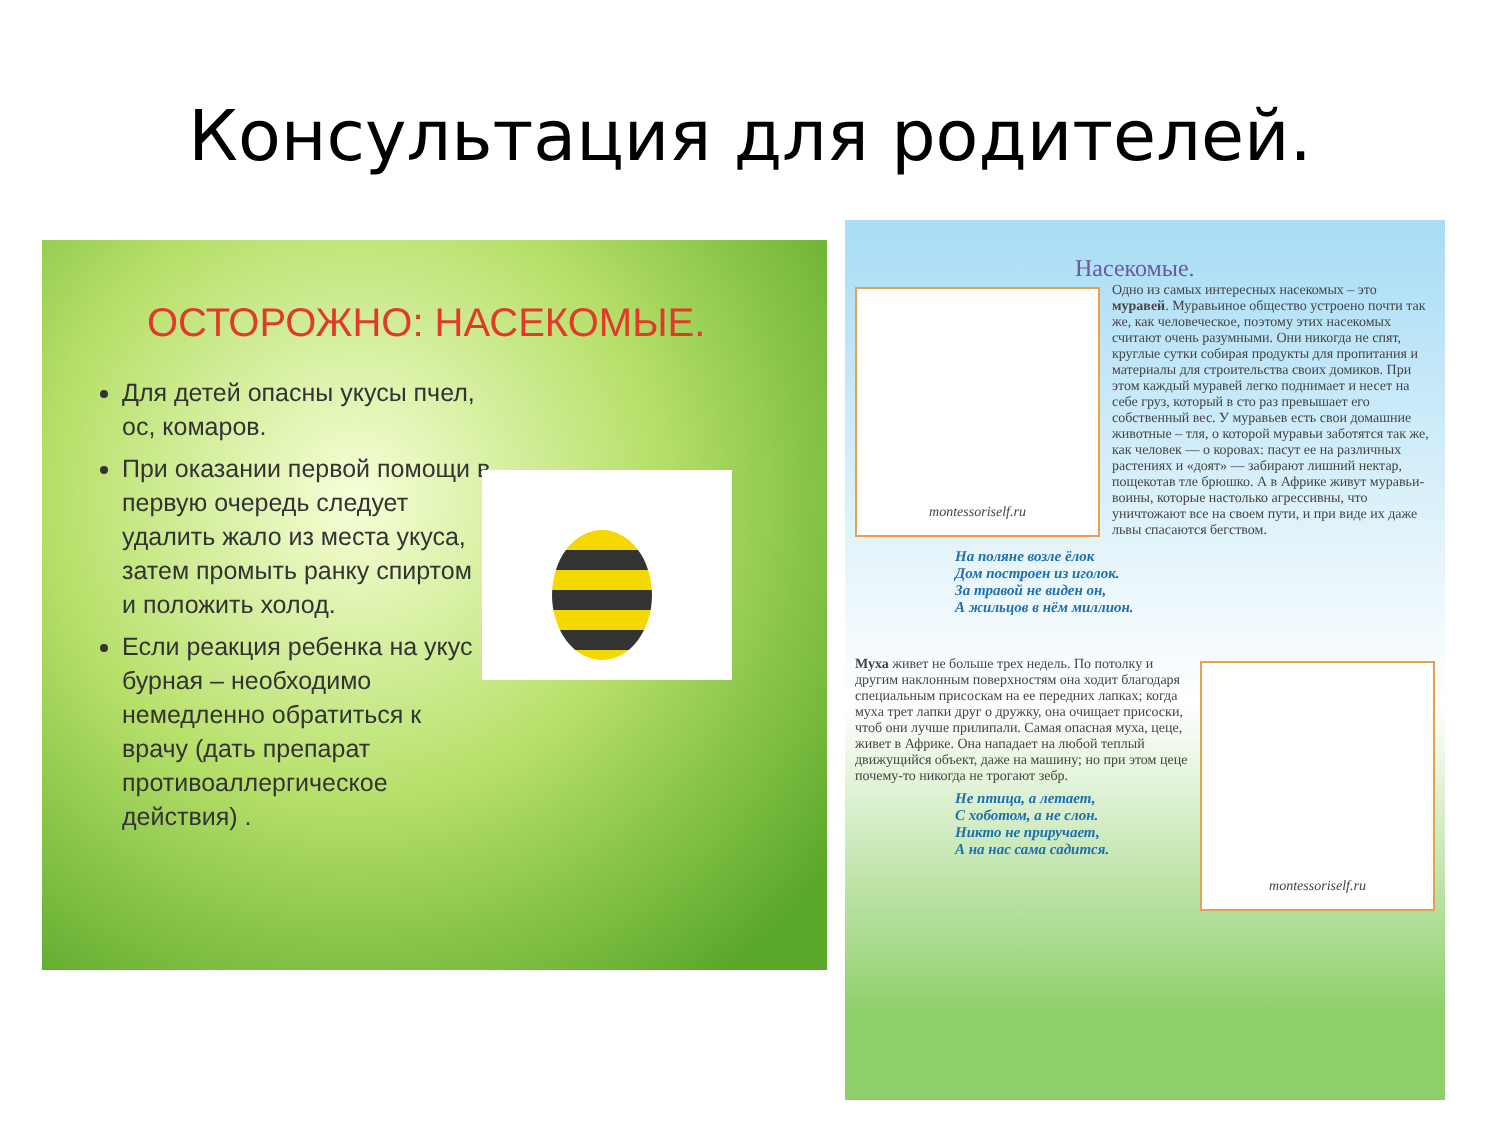Консультация для родителей.
ОСТОРОЖНО: НАСЕКОМЫЕ.
Для детей опасны укусы пчел, ос, комаров.
При оказании первой помощи в первую очередь следует удалить жало из места укуса, затем промыть ранку спиртом и положить холод.
Если реакция ребенка на укус бурная – необходимо немедленно обратиться к врачу (дать препарат противоаллергическое действия) .
Насекомые.
montessoriself.ru
Одно из самых интересных насекомых – это муравей. Муравьиное общество устроено почти так же, как человеческое, поэтому этих насекомых считают очень разумными. Они никогда не спят, круглые сутки собирая продукты для пропитания и материалы для строительства своих домиков. При этом каждый муравей легко поднимает и несет на себе груз, который в сто раз превышает его собственный вес. У муравьев есть свои домашние животные – тля, о которой муравьи заботятся так же, как человек — о коровах: пасут ее на различных растениях и «доят» — забирают лишний нектар, пощекотав тле брюшко. А в Африке живут муравьи-воины, которые настолько агрессивны, что уничтожают все на своем пути, и при виде их даже львы спасаются бегством.
На поляне возле ёлок
Дом построен из иголок.
За травой не виден он,
А жильцов в нём миллион.
montessoriself.ru
Муха живет не больше трех недель. По потолку и другим наклонным поверхностям она ходит благодаря специальным присоскам на ее передних лапках; когда муха трет лапки друг о дружку, она очищает присоски, чтоб они лучше прилипали. Самая опасная муха, цеце, живет в Африке. Она нападает на любой теплый движущийся объект, даже на машину; но при этом цеце почему-то никогда не трогают зебр.
Не птица, а летает,
С хоботом, а не слон.
Никто не приручает,
А на нас сама садится.